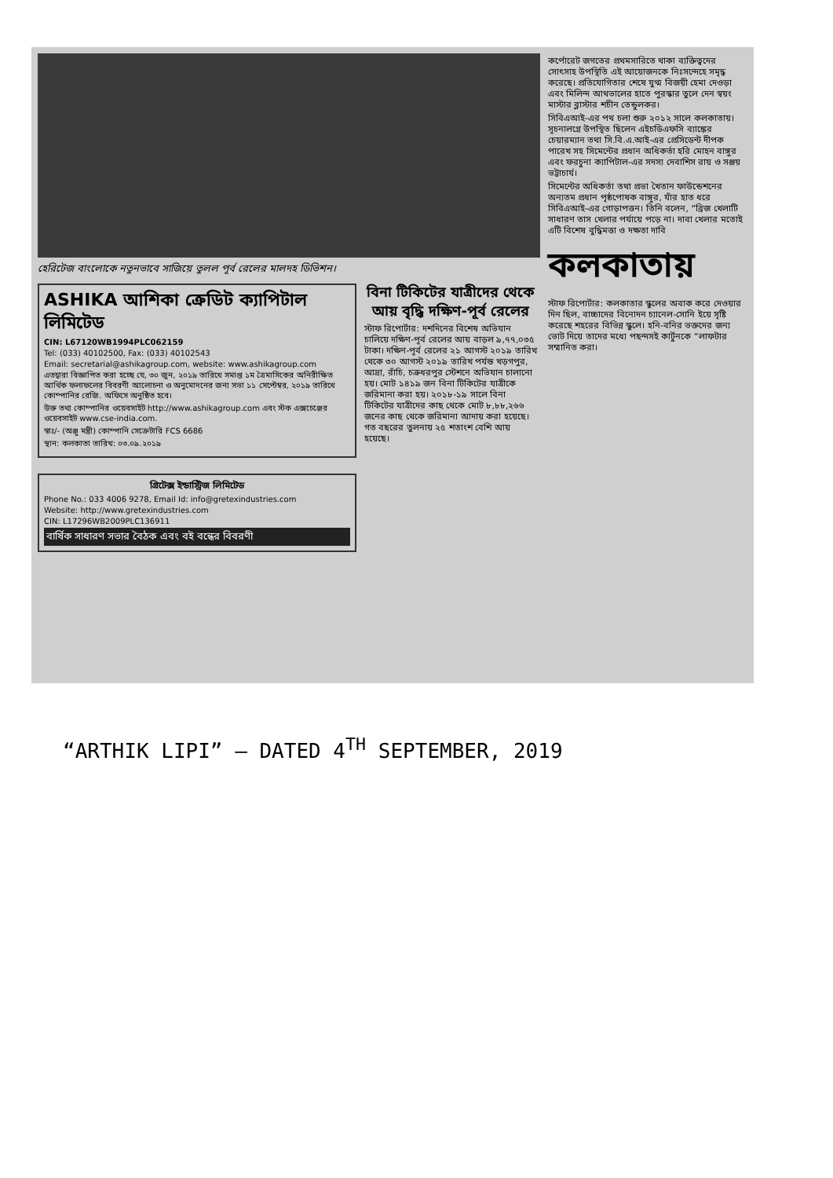হেরিটেজ বাংলোকে নতুনভাবে সাজিয়ে তুলল পূর্ব রেলের মালদহ ডিভিশন।
ASHIKA আশিকা ক্রেডিট ক্যাপিটাল লিমিটেড
CIN: L67120WB1994PLC062159
Tel: (033) 40102500, Fax: (033) 40102543
Email: secretarial@ashikagroup.com, website: www.ashikagroup.com
এতদ্বারা বিজ্ঞাপিত করা হচ্ছে যে, ৩০ জুন, ২০১৯ তারিখে সমাপ্ত ১ম ত্রৈমাসিকের অনিরীক্ষিত আর্থিক ফলাফলের বিবরণী আলোচনা ও অনুমোদনের জন্য সভা ১১ সেপ্টেম্বর, ২০১৯ তারিখে কোম্পানির রেজি. অফিসে অনুষ্ঠিত হবে।
উক্ত তথ্য কোম্পানির ওয়েবসাইট http://www.ashikagroup.com এবং স্টক এক্সচেঞ্জের ওয়েবসাইট www.cse-india.com.
স্বাঃ/- (অঞ্জু মন্ত্রী) কোম্পানি সেক্রেটারি FCS 6686
স্থান: কলকাতা তারিখ: ০৩.০৯.২০১৯
গ্রিটেক্স ইন্ডাস্ট্রিজ লিমিটেড
Phone No.: 033 4006 9278, Email Id: info@gretexindustries.com
Website: http://www.gretexindustries.com
CIN: L17296WB2009PLC136911
বার্ষিক সাধারণ সভার বৈঠক এবং বই বন্ধের বিবরণী
বিনা টিকিটের যাত্রীদের থেকে আয় বৃদ্ধি দক্ষিণ-পূর্ব রেলের
স্টাফ রিপোর্টার: দশদিনের বিশেষ অভিযান চালিয়ে দক্ষিণ-পূর্ব রেলের আয় বাড়ল ৯,৭৭,০৩৫ টাকা। দক্ষিণ-পূর্ব রেলের ২১ আগস্ট ২০১৯ তারিখ থেকে ৩০ আগস্ট ২০১৯ তারিখ পর্যন্ত খড়গপুর, আদ্রা, রাঁচি, চক্রধরপুর স্টেশনে অভিযান চালানো হয়। মোট ১৪১৯ জন বিনা টিকিটের যাত্রীকে জরিমানা করা হয়। ২০১৮-১৯ সালে বিনা টিকিটের যাত্রীদের কাছ থেকে মোট ৮,৮৮,২৬৬ জনের কাছ থেকে জরিমানা আদায় করা হয়েছে। গত বছরের তুলনায় ২৫ শতাংশ বেশি আয় হয়েছে।
কর্পোরেট জগতের প্রথমসারিতে থাকা ব্যক্তিত্বদের সোৎসাহ উপস্থিতি এই আয়োজনকে নিঃসন্দেহে সমৃদ্ধ করেছে। প্রতিযোগিতার শেষে যুগ্ম বিজয়ী হেমা দেওড়া এবং মিলিন্দ আথভালের হাতে পুরস্কার তুলে দেন স্বয়ং মাস্টার ব্লাস্টার শচীন তেন্ডুলকর।
সিবিএআই-এর পথ চলা শুরু ২০১২ সালে কলকাতায়। সূচনালগ্নে উপস্থিত ছিলেন এইচডিএফসি ব্যাঙ্কের চেয়ারম্যান তথা সি.বি.এ.আই-এর প্রেসিডেন্ট দীপক পারেখ সহ সিমেন্টের প্রধান অধিকর্তা হরি মোহন বাঙ্গুর এবং ফরচুনা ক্যাপিটাল-এর সদস্য দেবাশিস রায় ও সঞ্জয় ভট্টাচার্য।
সিমেন্টের অধিকর্তা তথা প্রভা খৈতান ফাউন্ডেশনের অন্যতম প্রধান পৃষ্ঠপোষক বাঙ্গুর, যাঁর হাত ধরে সিবিএআই-এর গোড়াপত্তন। তিনি বলেন, “ব্রিজ খেলাটি সাধারণ তাস খেলার পর্যায়ে পড়ে না। দাবা খেলার মতোই এটি বিশেষ বুদ্ধিমত্তা ও দক্ষতা দাবি
কলকাতায়
স্টাফ রিপোর্টার: কলকাতার স্কুলের অবাক করে দেওয়ার দিন ছিল, বাচ্চাদের বিনোদন চ্যানেল-সোনি ইয়ে সৃষ্টি করেছে শহরের বিভিন্ন স্কুলে। হনি-বনির ভক্তদের জন্য ভোট দিয়ে তাদের মধ্যে পছন্দসই কার্টুনকে “লাফটার সম্মানিত করা।
“ARTHIK LIPI” — DATED 4<sup>TH</sup> SEPTEMBER, 2019